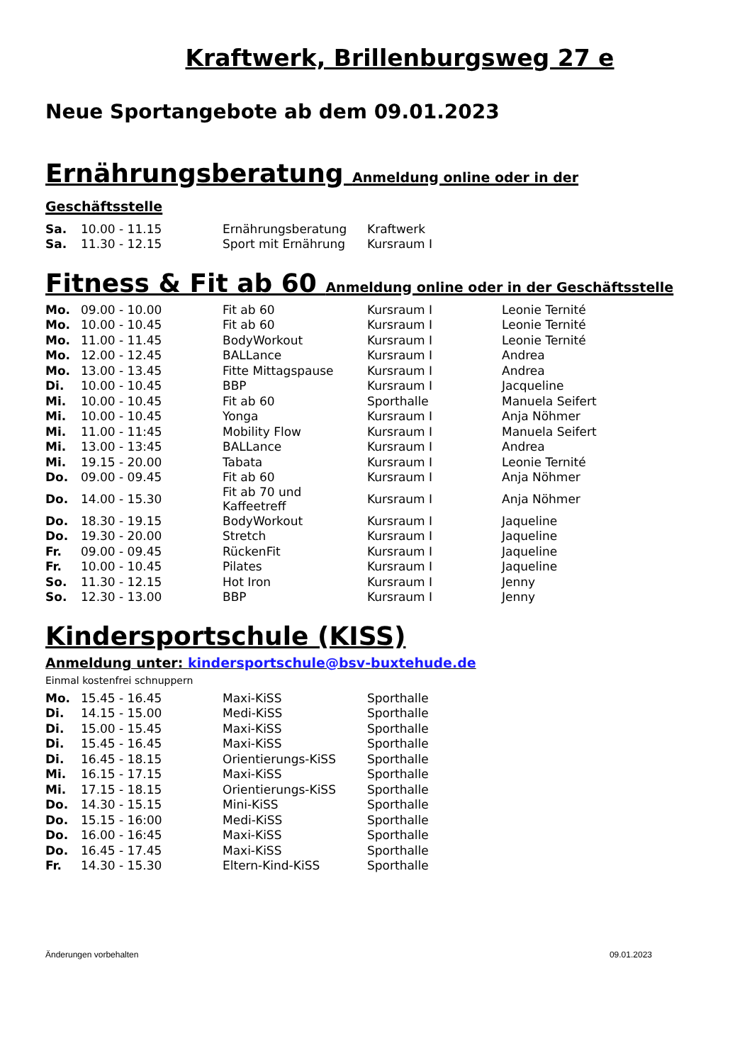Kraftwerk, Brillenburgsweg 27 e
Neue Sportangebote ab dem 09.01.2023
Ernährungsberatung Anmeldung online oder in der Geschäftsstelle
| Sa. | 10.00 - 11.15 | Ernährungsberatung | Kraftwerk |
| Sa. | 11.30 - 12.15 | Sport mit Ernährung | Kursraum I |
Fitness & Fit ab 60 Anmeldung online oder in der Geschäftsstelle
| Mo. | 09.00 - 10.00 | Fit ab 60 | Kursraum I | Leonie Ternité |
| Mo. | 10.00 - 10.45 | Fit ab 60 | Kursraum I | Leonie Ternité |
| Mo. | 11.00 - 11.45 | BodyWorkout | Kursraum I | Leonie Ternité |
| Mo. | 12.00 - 12.45 | BALLance | Kursraum I | Andrea |
| Mo. | 13.00 - 13.45 | Fitte Mittagspause | Kursraum I | Andrea |
| Di. | 10.00 - 10.45 | BBP | Kursraum I | Jacqueline |
| Mi. | 10.00 - 10.45 | Fit ab 60 | Sporthalle | Manuela Seifert |
| Mi. | 10.00 - 10.45 | Yonga | Kursraum I | Anja Nöhmer |
| Mi. | 11.00 - 11:45 | Mobility Flow | Kursraum I | Manuela Seifert |
| Mi. | 13.00 - 13:45 | BALLance | Kursraum I | Andrea |
| Mi. | 19.15 - 20.00 | Tabata | Kursraum I | Leonie Ternité |
| Do. | 09.00 - 09.45 | Fit ab 60 | Kursraum I | Anja Nöhmer |
| Do. | 14.00 - 15.30 | Fit ab 70 und Kaffeetreff | Kursraum I | Anja Nöhmer |
| Do. | 18.30 - 19.15 | BodyWorkout | Kursraum I | Jaqueline |
| Do. | 19.30 - 20.00 | Stretch | Kursraum I | Jaqueline |
| Fr. | 09.00 - 09.45 | RückenFit | Kursraum I | Jaqueline |
| Fr. | 10.00 - 10.45 | Pilates | Kursraum I | Jaqueline |
| So. | 11.30 - 12.15 | Hot Iron | Kursraum I | Jenny |
| So. | 12.30 - 13.00 | BBP | Kursraum I | Jenny |
Kindersportschule (KISS)
Anmeldung unter: kindersportschule@bsv-buxtehude.de
Einmal kostenfrei schnuppern
| Mo. | 15.45 - 16.45 | Maxi-KiSS | Sporthalle |
| Di. | 14.15 - 15.00 | Medi-KiSS | Sporthalle |
| Di. | 15.00 - 15.45 | Maxi-KiSS | Sporthalle |
| Di. | 15.45 - 16.45 | Maxi-KiSS | Sporthalle |
| Di. | 16.45 - 18.15 | Orientierungs-KiSS | Sporthalle |
| Mi. | 16.15 - 17.15 | Maxi-KiSS | Sporthalle |
| Mi. | 17.15 - 18.15 | Orientierungs-KiSS | Sporthalle |
| Do. | 14.30 - 15.15 | Mini-KiSS | Sporthalle |
| Do. | 15.15 - 16:00 | Medi-KiSS | Sporthalle |
| Do. | 16.00 - 16:45 | Maxi-KiSS | Sporthalle |
| Do. | 16.45 - 17.45 | Maxi-KiSS | Sporthalle |
| Fr. | 14.30 - 15.30 | Eltern-Kind-KiSS | Sporthalle |
Änderungen vorbehalten 09.01.2023